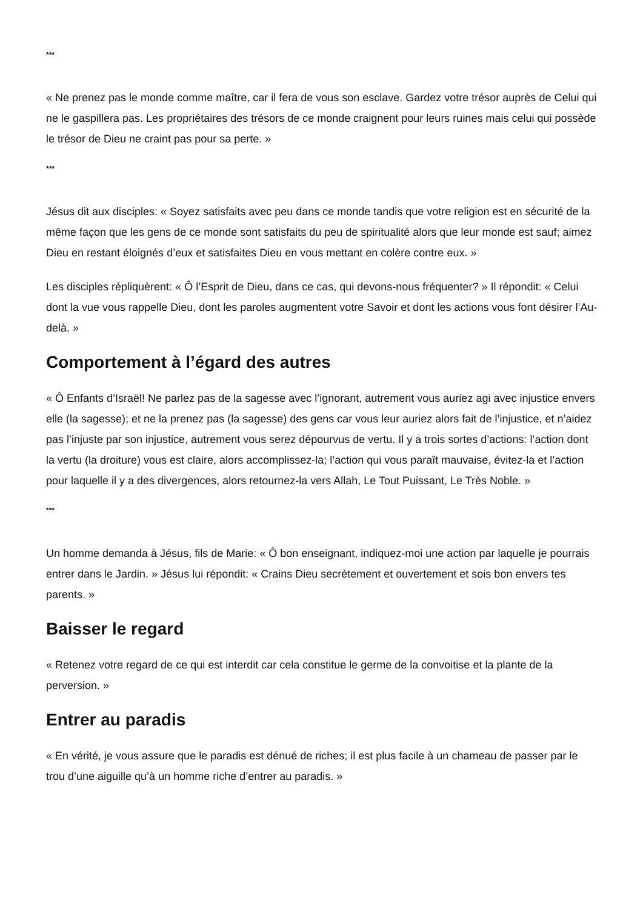***
« Ne prenez pas le monde comme maître, car il fera de vous son esclave. Gardez votre trésor auprès de Celui qui ne le gaspillera pas. Les propriétaires des trésors de ce monde craignent pour leurs ruines mais celui qui possède le trésor de Dieu ne craint pas pour sa perte. »
***
Jésus dit aux disciples: « Soyez satisfaits avec peu dans ce monde tandis que votre religion est en sécurité de la même façon que les gens de ce monde sont satisfaits du peu de spiritualité alors que leur monde est sauf; aimez Dieu en restant éloignés d’eux et satisfaites Dieu en vous mettant en colère contre eux. »
Les disciples répliquèrent: « Ô l’Esprit de Dieu, dans ce cas, qui devons-nous fréquenter? » Il répondit: « Celui dont la vue vous rappelle Dieu, dont les paroles augmentent votre Savoir et dont les actions vous font désirer l’Au-delà. »
Comportement à l’égard des autres
« Ô Enfants d’Israël! Ne parlez pas de la sagesse avec l’ignorant, autrement vous auriez agi avec injustice envers elle (la sagesse); et ne la prenez pas (la sagesse) des gens car vous leur auriez alors fait de l’injustice, et n’aidez pas l’injuste par son injustice, autrement vous serez dépourvus de vertu. Il y a trois sortes d’actions: l’action dont la vertu (la droiture) vous est claire, alors accomplissez-la; l’action qui vous paraît mauvaise, évitez-la et l’action pour laquelle il y a des divergences, alors retournez-la vers Allah, Le Tout Puissant, Le Très Noble. »
***
Un homme demanda à Jésus, fils de Marie: « Ô bon enseignant, indiquez-moi une action par laquelle je pourrais entrer dans le Jardin. » Jésus lui répondit: « Crains Dieu secrètement et ouvertement et sois bon envers tes parents. »
Baisser le regard
« Retenez votre regard de ce qui est interdit car cela constitue le germe de la convoitise et la plante de la perversion. »
Entrer au paradis
« En vérité, je vous assure que le paradis est dénué de riches; il est plus facile à un chameau de passer par le trou d’une aiguille qu’à un homme riche d’entrer au paradis. »